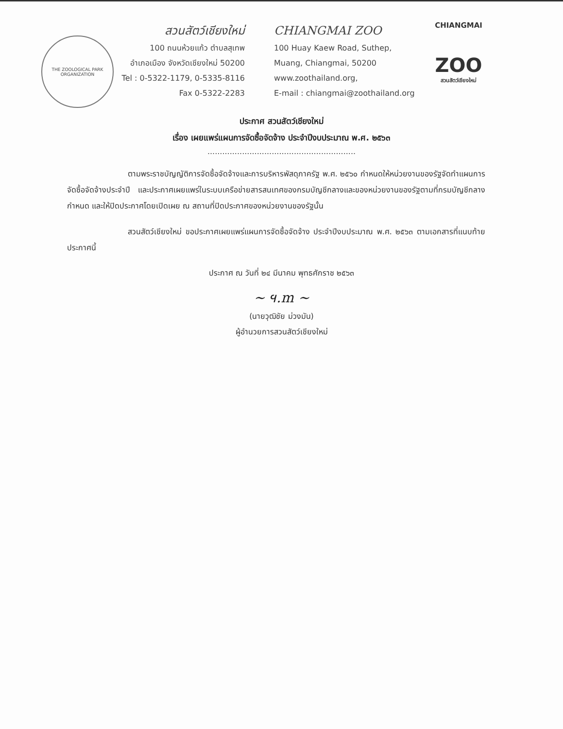THE ZOOLOGICAL PARK ORGANIZATION
สวนสัตว์เชียงใหม่
100 ถนนห้วยแก้ว ตำบลสุเทพ
อำเภอเมือง จังหวัดเชียงใหม่ 50200
Tel : 0-5322-1179, 0-5335-8116
Fax 0-5322-2283
CHIANGMAI ZOO
100 Huay Kaew Road, Suthep,
Muang, Chiangmai, 50200
www.zoothailand.org,
E-mail : chiangmai@zoothailand.org
CHIANGMAI
ZOO
สวนสัตว์เชียงใหม่
ประกาศ สวนสัตว์เชียงใหม่
เรื่อง เผยแพร่แผนการจัดซื้อจัดจ้าง ประจำปีงบประมาณ พ.ศ. ๒๕๖๓
............................................................
ตามพระราชบัญญัติการจัดซื้อจัดจ้างและการบริหารพัสดุภาครัฐ พ.ศ. ๒๕๖๐ กำหนดให้หน่วยงานของรัฐจัดทำแผนการจัดซื้อจัดจ้างประจำปี และประกาศเผยแพร่ในระบบเครือข่ายสารสนเทศของกรมบัญชีกลางและของหน่วยงานของรัฐตามที่กรมบัญชีกลางกำหนด และให้ปิดประกาศโดยเปิดเผย ณ สถานที่ปิดประกาศของหน่วยงานของรัฐนั้น
สวนสัตว์เชียงใหม่ ขอประกาศเผยแพร่แผนการจัดซื้อจัดจ้าง ประจำปีงบประมาณ พ.ศ. ๒๕๖๓ ตามเอกสารที่แนบท้ายประกาศนี้
ประกาศ ณ วันที่ ๒๔ มีนาคม พุทธศักราช ๒๕๖๓
~ ฯ.m ~
(นายวุฒิชัย ม่วงมัน)
ผู้อำนวยการสวนสัตว์เชียงใหม่